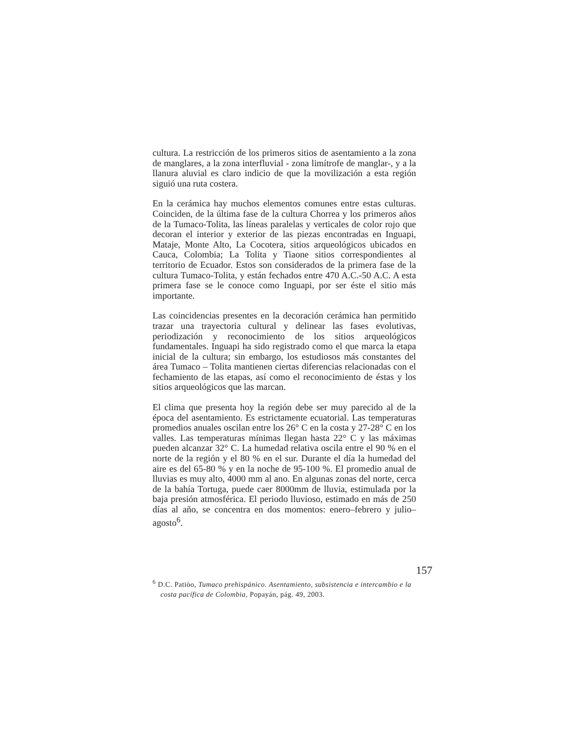cultura. La restricción de los primeros sitios de asentamiento a la zona de manglares, a la zona interfluvial - zona limítrofe de manglar-, y a la llanura aluvial es claro indicio de que la movilización a esta región siguió una ruta costera.
En la cerámica hay muchos elementos comunes entre estas culturas. Coinciden, de la última fase de la cultura Chorrea y los primeros años de la Tumaco-Tolita, las líneas paralelas y verticales de color rojo que decoran el interior y exterior de las piezas encontradas en Inguapi, Mataje, Monte Alto, La Cocotera, sitios arqueológicos ubicados en Cauca, Colombia; La Tolita y Tiaone sitios correspondientes al territorio de Ecuador. Estos son considerados de la primera fase de la cultura Tumaco-Tolita, y están fechados entre 470 A.C.-50 A.C. A esta primera fase se le conoce como Inguapi, por ser éste el sitio más importante.
Las coincidencias presentes en la decoración cerámica han permitido trazar una trayectoria cultural y delinear las fases evolutivas, periodización y reconocimiento de los sitios arqueológicos fundamentales. Inguapi ha sido registrado como el que marca la etapa inicial de la cultura; sin embargo, los estudiosos más constantes del área Tumaco – Tolita mantienen ciertas diferencias relacionadas con el fechamiento de las etapas, así como el reconocimiento de éstas y los sitios arqueológicos que las marcan.
El clima que presenta hoy la región debe ser muy parecido al de la época del asentamiento. Es estrictamente ecuatorial. Las temperaturas promedios anuales oscilan entre los 26° C en la costa y 27-28° C en los valles. Las temperaturas mínimas llegan hasta 22° C y las máximas pueden alcanzar 32° C. La humedad relativa oscila entre el 90 % en el norte de la región y el 80 % en el sur. Durante el día la humedad del aire es del 65-80 % y en la noche de 95-100 %. El promedio anual de lluvias es muy alto, 4000 mm al ano. En algunas zonas del norte, cerca de la bahía Tortuga, puede caer 8000mm de lluvia, estimulada por la baja presión atmosférica. El periodo lluvioso, estimado en más de 250 días al año, se concentra en dos momentos: enero–febrero y julio–agosto<sup>6</sup>.
157
<sup>6</sup> D.C. Patiòo, Tumaco prehispánico. Asentamiento, subsistencia e intercambio e la costa pacífica de Colombia, Popayán, pág. 49, 2003.